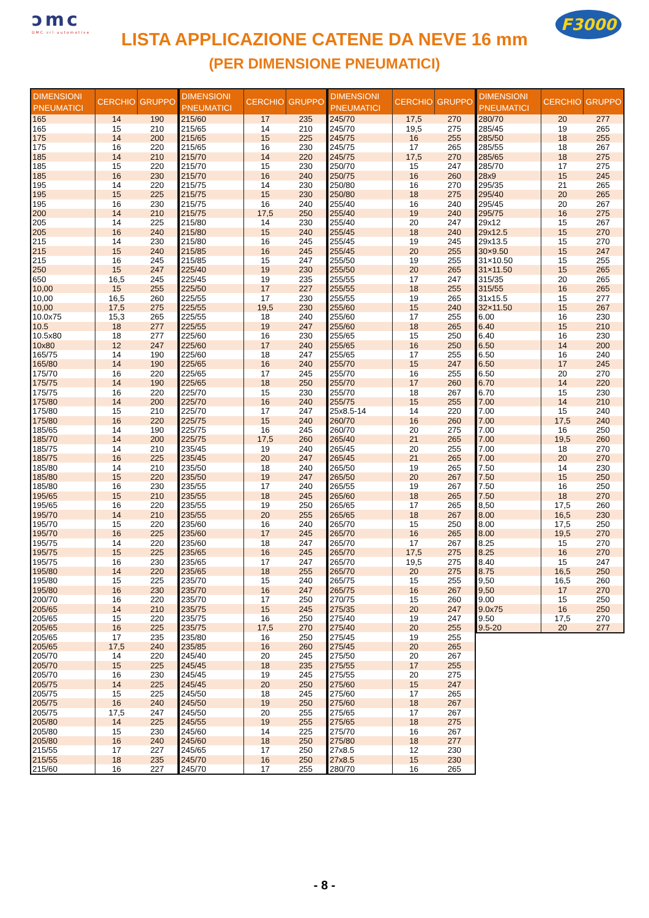ɔmc
DMC srl automotive
LISTA APPLICAZIONE CATENE DA NEVE 16 mm
(PER DIMENSIONE PNEUMATICI)
F3000
| DIMENSIONI PNEUMATICI | CERCHIO | GRUPPO |
| --- | --- | --- |
| 165 | 14 | 190 |
| 165 | 15 | 210 |
| 175 | 14 | 200 |
| 175 | 16 | 220 |
| 185 | 14 | 210 |
| 185 | 15 | 220 |
| 185 | 16 | 230 |
| 195 | 14 | 220 |
| 195 | 15 | 225 |
| 195 | 16 | 230 |
| 200 | 14 | 210 |
| 205 | 14 | 225 |
| 205 | 16 | 240 |
| 215 | 14 | 230 |
| 215 | 15 | 240 |
| 215 | 16 | 245 |
| 250 | 15 | 247 |
| 650 | 16,5 | 245 |
| 10,00 | 15 | 255 |
| 10,00 | 16,5 | 260 |
| 10,00 | 17,5 | 275 |
| 10.0x75 | 15,3 | 265 |
| 10.5 | 18 | 277 |
| 10.5x80 | 18 | 277 |
| 10x80 | 12 | 247 |
| 165/75 | 14 | 190 |
| 165/80 | 14 | 190 |
| 175/70 | 16 | 220 |
| 175/75 | 14 | 190 |
| 175/75 | 16 | 220 |
| 175/80 | 14 | 200 |
| 175/80 | 15 | 210 |
| 175/80 | 16 | 220 |
| 185/65 | 14 | 190 |
| 185/70 | 14 | 200 |
| 185/75 | 14 | 210 |
| 185/75 | 16 | 225 |
| 185/80 | 14 | 210 |
| 185/80 | 15 | 220 |
| 185/80 | 16 | 230 |
| 195/65 | 15 | 210 |
| 195/65 | 16 | 220 |
| 195/70 | 14 | 210 |
| 195/70 | 15 | 220 |
| 195/70 | 16 | 225 |
| 195/75 | 14 | 220 |
| 195/75 | 15 | 225 |
| 195/75 | 16 | 230 |
| 195/80 | 14 | 220 |
| 195/80 | 15 | 225 |
| 195/80 | 16 | 230 |
| 200/70 | 16 | 220 |
| 205/65 | 14 | 210 |
| 205/65 | 15 | 220 |
| 205/65 | 16 | 225 |
| 205/65 | 17 | 235 |
| 205/65 | 17,5 | 240 |
| 205/70 | 14 | 220 |
| 205/70 | 15 | 225 |
| 205/70 | 16 | 230 |
| 205/75 | 14 | 225 |
| 205/75 | 15 | 225 |
| 205/75 | 16 | 240 |
| 205/75 | 17,5 | 247 |
| 205/80 | 14 | 225 |
| 205/80 | 15 | 230 |
| 205/80 | 16 | 240 |
| 215/55 | 17 | 227 |
| 215/55 | 18 | 235 |
| 215/60 | 16 | 227 |
| DIMENSIONI PNEUMATICI | CERCHIO | GRUPPO |
| --- | --- | --- |
| 215/60 | 17 | 235 |
| 215/65 | 14 | 210 |
| 215/65 | 15 | 225 |
| 215/65 | 16 | 230 |
| 215/70 | 14 | 220 |
| 215/70 | 15 | 230 |
| 215/70 | 16 | 240 |
| 215/75 | 14 | 230 |
| 215/75 | 15 | 230 |
| 215/75 | 16 | 240 |
| 215/75 | 17,5 | 250 |
| 215/80 | 14 | 230 |
| 215/80 | 15 | 240 |
| 215/80 | 16 | 245 |
| 215/85 | 16 | 245 |
| 215/85 | 15 | 247 |
| 225/40 | 19 | 230 |
| 225/45 | 19 | 235 |
| 225/50 | 17 | 227 |
| 225/55 | 17 | 230 |
| 225/55 | 19,5 | 230 |
| 225/55 | 18 | 240 |
| 225/55 | 19 | 247 |
| 225/60 | 16 | 230 |
| 225/60 | 17 | 240 |
| 225/60 | 18 | 247 |
| 225/65 | 16 | 240 |
| 225/65 | 17 | 245 |
| 225/65 | 18 | 250 |
| 225/70 | 15 | 230 |
| 225/70 | 16 | 240 |
| 225/70 | 17 | 247 |
| 225/75 | 15 | 240 |
| 225/75 | 16 | 245 |
| 225/75 | 17,5 | 260 |
| 235/45 | 19 | 240 |
| 235/45 | 20 | 247 |
| 235/50 | 18 | 240 |
| 235/50 | 19 | 247 |
| 235/55 | 17 | 240 |
| 235/55 | 18 | 245 |
| 235/55 | 19 | 250 |
| 235/55 | 20 | 255 |
| 235/60 | 16 | 240 |
| 235/60 | 17 | 245 |
| 235/60 | 18 | 247 |
| 235/65 | 16 | 245 |
| 235/65 | 17 | 247 |
| 235/65 | 18 | 255 |
| 235/70 | 15 | 240 |
| 235/70 | 16 | 247 |
| 235/70 | 17 | 250 |
| 235/75 | 15 | 245 |
| 235/75 | 16 | 250 |
| 235/75 | 17,5 | 270 |
| 235/80 | 16 | 250 |
| 235/85 | 16 | 260 |
| 245/40 | 20 | 245 |
| 245/45 | 18 | 235 |
| 245/45 | 19 | 245 |
| 245/45 | 20 | 250 |
| 245/50 | 18 | 245 |
| 245/50 | 19 | 250 |
| 245/50 | 20 | 255 |
| 245/55 | 19 | 255 |
| 245/60 | 14 | 225 |
| 245/60 | 18 | 250 |
| 245/65 | 17 | 250 |
| 245/70 | 16 | 250 |
| 245/70 | 17 | 255 |
| DIMENSIONI PNEUMATICI | CERCHIO | GRUPPO |
| --- | --- | --- |
| 245/70 | 17,5 | 270 |
| 245/70 | 19,5 | 275 |
| 245/75 | 16 | 255 |
| 245/75 | 17 | 265 |
| 245/75 | 17,5 | 270 |
| 250/70 | 15 | 247 |
| 250/75 | 16 | 260 |
| 250/80 | 16 | 270 |
| 250/80 | 18 | 275 |
| 255/40 | 16 | 240 |
| 255/40 | 19 | 240 |
| 255/40 | 20 | 247 |
| 255/45 | 18 | 240 |
| 255/45 | 19 | 245 |
| 255/45 | 20 | 255 |
| 255/50 | 19 | 255 |
| 255/50 | 20 | 265 |
| 255/55 | 17 | 247 |
| 255/55 | 18 | 255 |
| 255/55 | 19 | 265 |
| 255/60 | 15 | 240 |
| 255/60 | 17 | 255 |
| 255/60 | 18 | 265 |
| 255/65 | 15 | 250 |
| 255/65 | 16 | 250 |
| 255/65 | 17 | 255 |
| 255/70 | 15 | 247 |
| 255/70 | 16 | 255 |
| 255/70 | 17 | 260 |
| 255/70 | 18 | 267 |
| 255/75 | 15 | 255 |
| 25x8.5-14 | 14 | 220 |
| 260/70 | 16 | 260 |
| 260/70 | 20 | 275 |
| 265/40 | 21 | 265 |
| 265/45 | 20 | 255 |
| 265/45 | 21 | 265 |
| 265/50 | 19 | 265 |
| 265/50 | 20 | 267 |
| 265/55 | 19 | 267 |
| 265/60 | 18 | 265 |
| 265/65 | 17 | 265 |
| 265/65 | 18 | 267 |
| 265/70 | 15 | 250 |
| 265/70 | 16 | 265 |
| 265/70 | 17 | 267 |
| 265/70 | 17,5 | 275 |
| 265/70 | 19,5 | 275 |
| 265/70 | 20 | 275 |
| 265/75 | 15 | 255 |
| 265/75 | 16 | 267 |
| 270/75 | 15 | 260 |
| 275/35 | 20 | 247 |
| 275/40 | 19 | 247 |
| 275/40 | 20 | 255 |
| 275/45 | 19 | 255 |
| 275/45 | 20 | 265 |
| 275/50 | 20 | 267 |
| 275/55 | 17 | 255 |
| 275/55 | 20 | 275 |
| 275/60 | 15 | 247 |
| 275/60 | 17 | 265 |
| 275/60 | 18 | 267 |
| 275/65 | 17 | 267 |
| 275/65 | 18 | 275 |
| 275/70 | 16 | 267 |
| 275/80 | 18 | 277 |
| 27x8.5 | 12 | 230 |
| 27x8.5 | 15 | 230 |
| 280/70 | 16 | 265 |
| DIMENSIONI PNEUMATICI | CERCHIO | GRUPPO |
| --- | --- | --- |
| 280/70 | 20 | 277 |
| 285/45 | 19 | 265 |
| 285/50 | 18 | 255 |
| 285/55 | 18 | 267 |
| 285/65 | 18 | 275 |
| 285/70 | 17 | 275 |
| 28x9 | 15 | 245 |
| 295/35 | 21 | 265 |
| 295/40 | 20 | 265 |
| 295/45 | 20 | 267 |
| 295/75 | 16 | 275 |
| 29x12 | 15 | 267 |
| 29x12.5 | 15 | 270 |
| 29x13.5 | 15 | 270 |
| 30×9.50 | 15 | 247 |
| 31×10.50 | 15 | 255 |
| 31×11.50 | 15 | 265 |
| 315/35 | 20 | 265 |
| 315/55 | 16 | 265 |
| 31x15.5 | 15 | 277 |
| 32×11.50 | 15 | 267 |
| 6.00 | 16 | 230 |
| 6.40 | 15 | 210 |
| 6.40 | 16 | 230 |
| 6.50 | 14 | 200 |
| 6.50 | 16 | 240 |
| 6.50 | 17 | 245 |
| 6.50 | 20 | 270 |
| 6.70 | 14 | 220 |
| 6.70 | 15 | 230 |
| 7.00 | 14 | 210 |
| 7.00 | 15 | 240 |
| 7.00 | 17,5 | 240 |
| 7.00 | 16 | 250 |
| 7.00 | 19,5 | 260 |
| 7.00 | 18 | 270 |
| 7.00 | 20 | 270 |
| 7.50 | 14 | 230 |
| 7.50 | 15 | 250 |
| 7.50 | 16 | 250 |
| 7.50 | 18 | 270 |
| 8,50 | 17,5 | 260 |
| 8.00 | 16,5 | 230 |
| 8.00 | 17,5 | 250 |
| 8.00 | 19,5 | 270 |
| 8.25 | 15 | 270 |
| 8.25 | 16 | 270 |
| 8.40 | 15 | 247 |
| 8.75 | 16,5 | 250 |
| 9,50 | 16,5 | 260 |
| 9,50 | 17 | 270 |
| 9.00 | 15 | 250 |
| 9.0x75 | 16 | 250 |
| 9.50 | 17,5 | 270 |
| 9.5-20 | 20 | 277 |
- 8 -